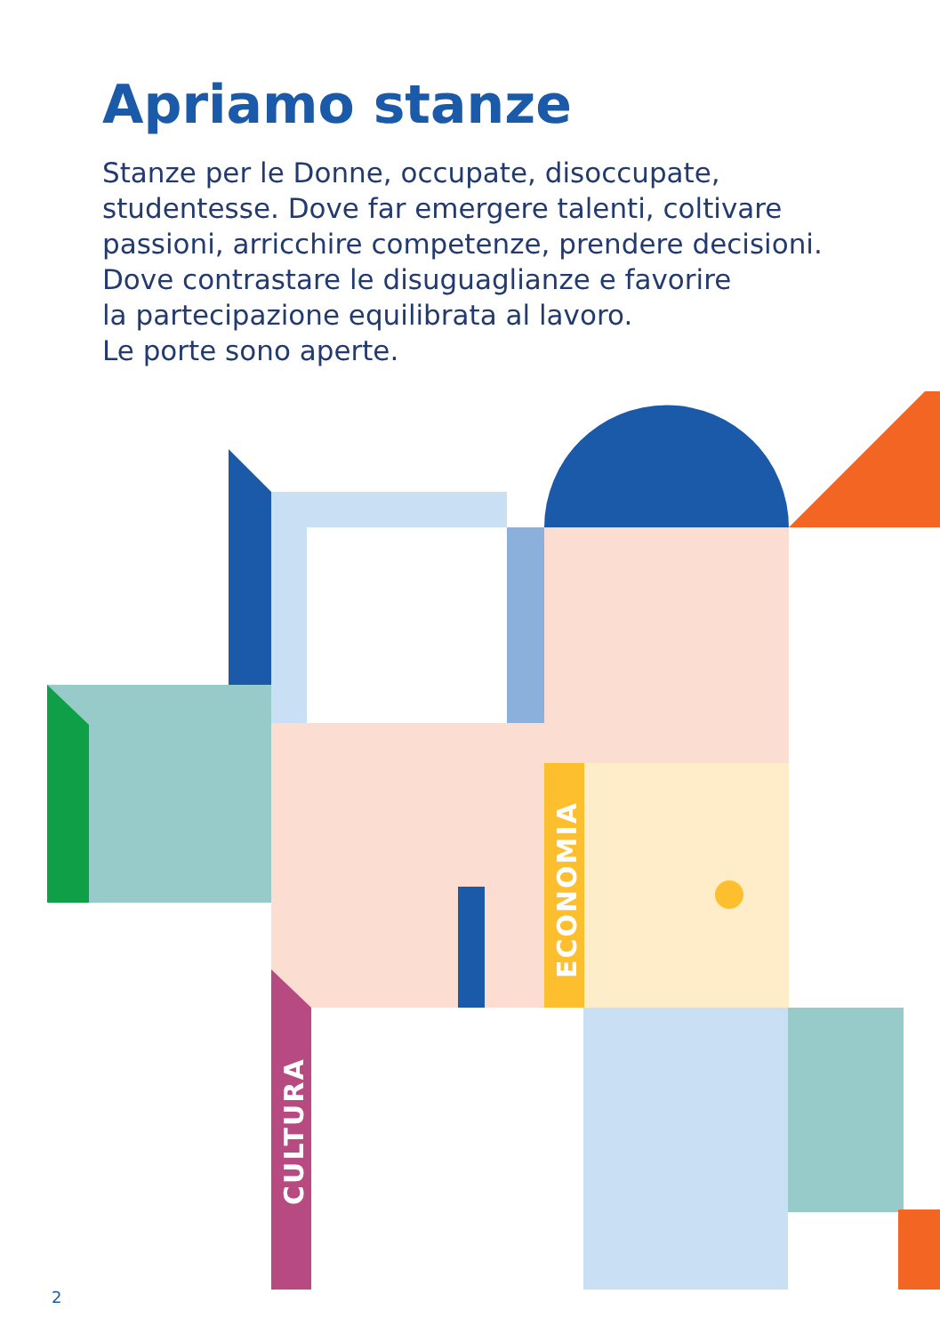Apriamo stanze
Stanze per le Donne, occupate, disoccupate,
studentesse. Dove far emergere talenti, coltivare
passioni, arricchire competenze, prendere decisioni.
Dove contrastare le disuguaglianze e favorire
la partecipazione equilibrata al lavoro.
Le porte sono aperte.
ECONOMIA
CULTURA
2